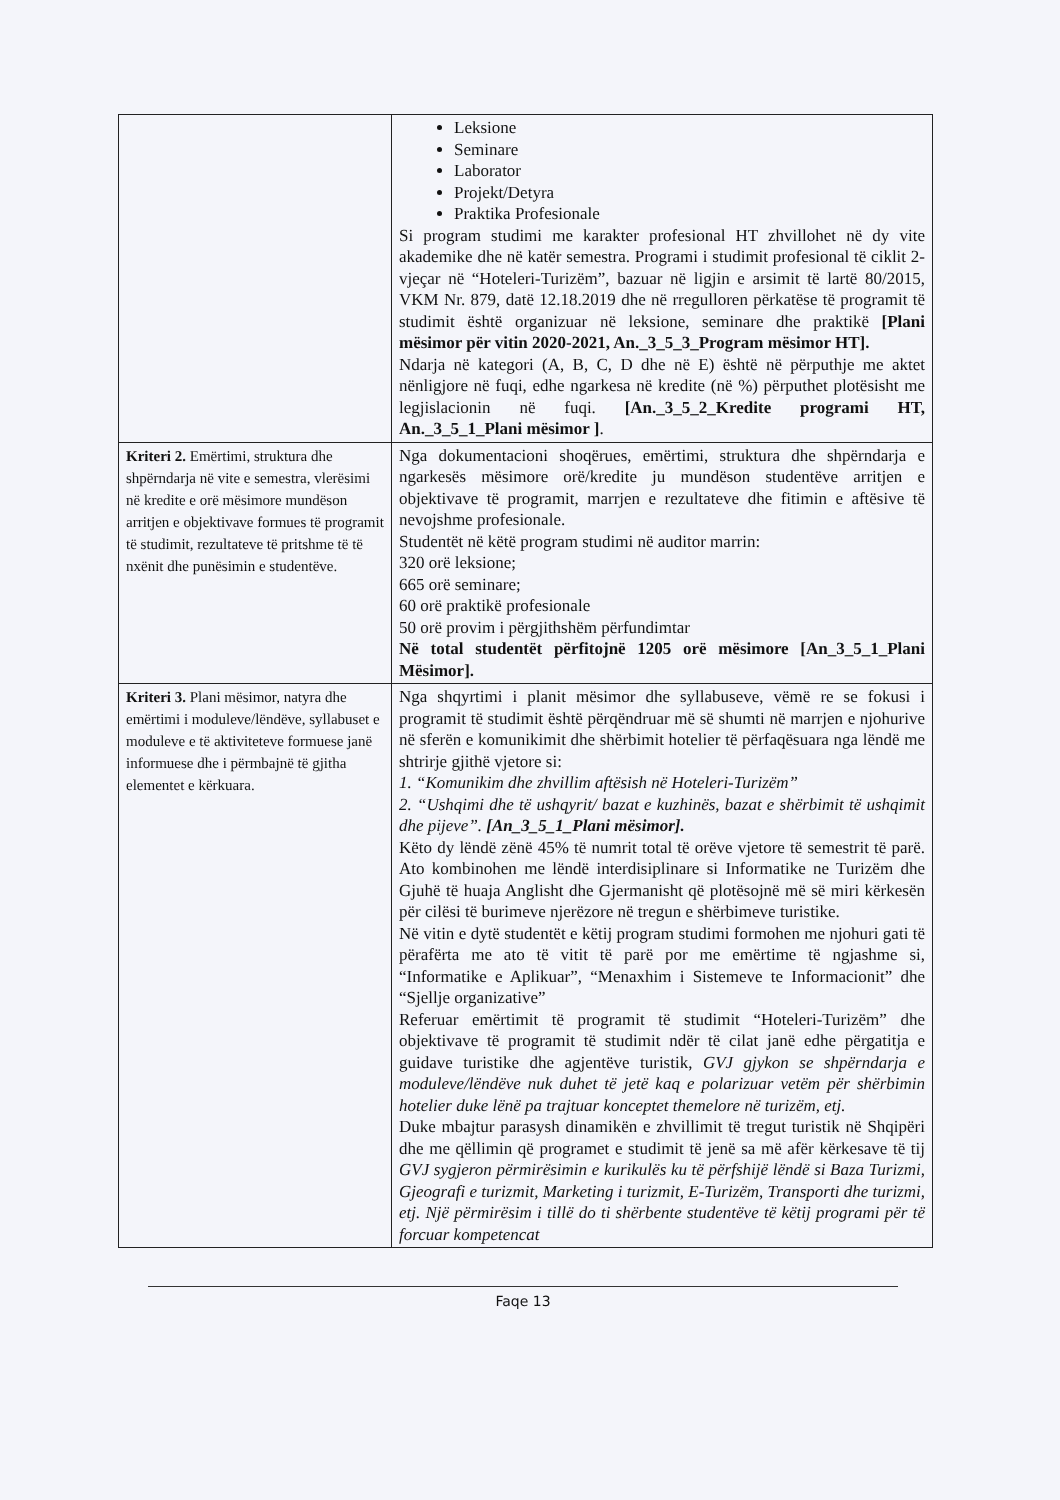| | Leksione Seminare Laborator Projekt/Detyra Praktika Profesionale Si program studimi me karakter profesional HT zhvillohet në dy vite akademike dhe në katër semestra. Programi i studimit profesional të ciklit 2-vjeçar në “Hoteleri-Turizëm”, bazuar në ligjin e arsimit të lartë 80/2015, VKM Nr. 879, datë 12.18.2019 dhe në rregulloren përkatëse të programit të studimit është organizuar në leksione, seminare dhe praktikë [Plani mësimor për vitin 2020-2021, An._3_5_3_Program mësimor HT]. Ndarja në kategori (A, B, C, D dhe në E) është në përputhje me aktet nënligjore në fuqi, edhe ngarkesa në kredite (në %) përputhet plotësisht me legjislacionin në fuqi. [An._3_5_2_Kredite programi HT, An._3_5_1_Plani mësimor ] . |
| Kriteri 2. Emërtimi, struktura dhe shpërndarja në vite e semestra, vlerësimi në kredite e orë mësimore mundëson arritjen e objektivave formues të programit të studimit, rezultateve të pritshme të të nxënit dhe punësimin e studentëve. | Nga dokumentacioni shoqërues, emërtimi, struktura dhe shpërndarja e ngarkesës mësimore orë/kredite ju mundëson studentëve arritjen e objektivave të programit, marrjen e rezultateve dhe fitimin e aftësive të nevojshme profesionale. Studentët në këtë program studimi në auditor marrin: 320 orë leksione; 665 orë seminare; 60 orë praktikë profesionale 50 orë provim i përgjithshëm përfundimtar Në total studentët përfitojnë 1205 orë mësimore [An_3_5_1_Plani Mësimor]. |
| Kriteri 3. Plani mësimor, natyra dhe emërtimi i moduleve/lëndëve, syllabuset e moduleve e të aktiviteteve formuese janë informuese dhe i përmbajnë të gjitha elementet e kërkuara. | Nga shqyrtimi i planit mësimor dhe syllabuseve, vëmë re se fokusi i programit të studimit është përqëndruar më së shumti në marrjen e njohurive në sferën e komunikimit dhe shërbimit hotelier të përfaqësuara nga lëndë me shtrirje gjithë vjetore si: 1. “Komunikim dhe zhvillim aftësish në Hoteleri-Turizëm” 2. “Ushqimi dhe të ushqyrit/ bazat e kuzhinës, bazat e shërbimit të ushqimit dhe pijeve”. [An_3_5_1_Plani mësimor]. Këto dy lëndë zënë 45% të numrit total të orëve vjetore të semestrit të parë. Ato kombinohen me lëndë interdisiplinare si Informatike ne Turizëm dhe Gjuhë të huaja Anglisht dhe Gjermanisht që plotësojnë më së miri kërkesën për cilësi të burimeve njerëzore në tregun e shërbimeve turistike. Në vitin e dytë studentët e këtij program studimi formohen me njohuri gati të përafërta me ato të vitit të parë por me emërtime të ngjashme si, “Informatike e Aplikuar”, “Menaxhim i Sistemeve te Informacionit” dhe “Sjellje organizative” Referuar emërtimit të programit të studimit “Hoteleri-Turizëm” dhe objektivave të programit të studimit ndër të cilat janë edhe përgatitja e guidave turistike dhe agjentëve turistik, GVJ gjykon se shpërndarja e moduleve/lëndëve nuk duhet të jetë kaq e polarizuar vetëm për shërbimin hotelier duke lënë pa trajtuar konceptet themelore në turizëm, etj. Duke mbajtur parasysh dinamikën e zhvillimit të tregut turistik në Shqipëri dhe me qëllimin që programet e studimit të jenë sa më afër kërkesave të tij GVJ sygjeron përmirësimin e kurikulës ku të përfshijë lëndë si Baza Turizmi, Gjeografi e turizmit, Marketing i turizmit, E-Turizëm, Transporti dhe turizmi, etj. Një përmirësim i tillë do ti shërbente studentëve të këtij programi për të forcuar kompetencat |
Faqe 13